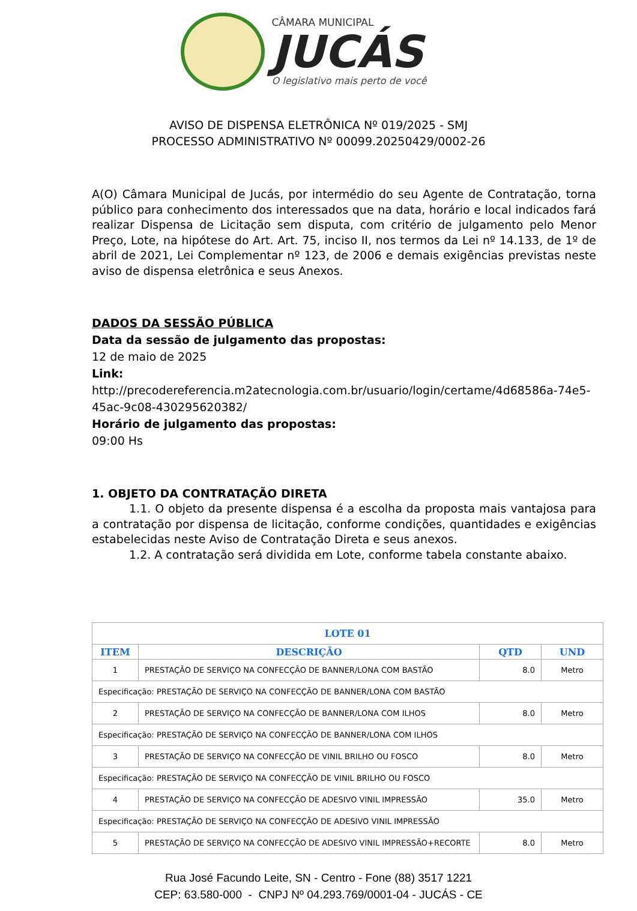CÂMARA MUNICIPAL
JUCÁS
O legislativo mais perto de você
AVISO DE DISPENSA ELETRÔNICA Nº 019/2025 - SMJ
PROCESSO ADMINISTRATIVO Nº 00099.20250429/0002-26
A(O) Câmara Municipal de Jucás, por intermédio do seu Agente de Contratação, torna público para conhecimento dos interessados que na data, horário e local indicados fará realizar Dispensa de Licitação sem disputa, com critério de julgamento pelo Menor Preço, Lote, na hipótese do Art. Art. 75, inciso II, nos termos da Lei nº 14.133, de 1º de abril de 2021, Lei Complementar nº 123, de 2006 e demais exigências previstas neste aviso de dispensa eletrônica e seus Anexos.
DADOS DA SESSÃO PÚBLICA
Data da sessão de julgamento das propostas:
12 de maio de 2025
Link:
http://precodereferencia.m2atecnologia.com.br/usuario/login/certame/4d68586a-74e5-45ac-9c08-430295620382/
Horário de julgamento das propostas:
09:00 Hs
1. OBJETO DA CONTRATAÇÃO DIRETA
1.1. O objeto da presente dispensa é a escolha da proposta mais vantajosa para a contratação por dispensa de licitação, conforme condições, quantidades e exigências estabelecidas neste Aviso de Contratação Direta e seus anexos.
1.2. A contratação será dividida em Lote, conforme tabela constante abaixo.
| LOTE 01 | | | |
| --- | --- | --- | --- |
| ITEM | DESCRIÇÃO | QTD | UND |
| 1 | PRESTAÇÃO DE SERVIÇO NA CONFECÇÃO DE BANNER/LONA COM BASTÃO | 8.0 | Metro |
| Especificação: PRESTAÇÃO DE SERVIÇO NA CONFECÇÃO DE BANNER/LONA COM BASTÃO | | | |
| 2 | PRESTAÇÃO DE SERVIÇO NA CONFECÇÃO DE BANNER/LONA COM ILHOS | 8.0 | Metro |
| Especificação: PRESTAÇÃO DE SERVIÇO NA CONFECÇÃO DE BANNER/LONA COM ILHOS | | | |
| 3 | PRESTAÇÃO DE SERVIÇO NA CONFECÇÃO DE VINIL BRILHO OU FOSCO | 8.0 | Metro |
| Especificação: PRESTAÇÃO DE SERVIÇO NA CONFECÇÃO DE VINIL BRILHO OU FOSCO | | | |
| 4 | PRESTAÇÃO DE SERVIÇO NA CONFECÇÃO DE ADESIVO VINIL IMPRESSÃO | 35.0 | Metro |
| Especificação: PRESTAÇÃO DE SERVIÇO NA CONFECÇÃO DE ADESIVO VINIL IMPRESSÃO | | | |
| 5 | PRESTAÇÃO DE SERVIÇO NA CONFECÇÃO DE ADESIVO VINIL IMPRESSÃO+RECORTE | 8.0 | Metro |
Rua José Facundo Leite, SN - Centro - Fone (88) 3517 1221
CEP: 63.580-000 - CNPJ Nº 04.293.769/0001-04 - JUCÁS - CE